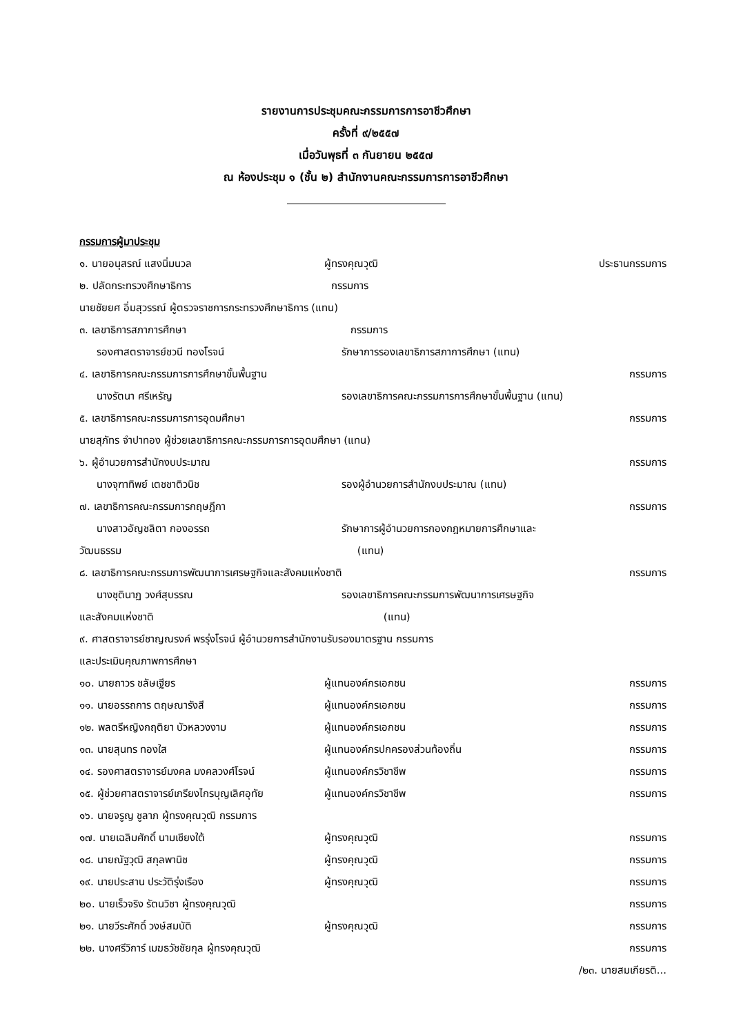รายงานการประชุมคณะกรรมการการอาชีวศึกษา
ครั้งที่ ๙/๒๕๕๗
เมื่อวันพุธที่ ๓ กันยายน ๒๕๕๗
ณ ห้องประชุม ๑ (ชั้น ๒) สำนักงานคณะกรรมการการอาชีวศึกษา
กรรมการผู้มาประชุม
๑. นายอนุสรณ์ แสงนิ่มนวล ผู้ทรงคุณวุฒิ ประธานกรรมการ
๒. ปลัดกระทรวงศึกษาธิการ กรรมการ
นายชัยยศ อิ่มสุวรรณ์ ผู้ตรวจราชการกระทรวงศึกษาธิการ (แทน)
๓. เลขาธิการสภาการศึกษา กรรมการ
รองศาสตราจารย์ชวนี ทองโรจน์ รักษาการรองเลขาธิการสภาการศึกษา (แทน)
๔. เลขาธิการคณะกรรมการการศึกษาขั้นพื้นฐาน กรรมการ
นางรัตนา ศรีเหรัญ รองเลขาธิการคณะกรรมการการศึกษาขั้นพื้นฐาน (แทน)
๕. เลขาธิการคณะกรรมการการอุดมศึกษา กรรมการ
นายสุภัทร จำปาทอง ผู้ช่วยเลขาธิการคณะกรรมการการอุดมศึกษา (แทน)
๖. ผู้อำนวยการสำนักงบประมาณ กรรมการ
นางจุฑาทิพย์ เตชชาติวนิช รองผู้อำนวยการสำนักงบประมาณ (แทน)
๗. เลขาธิการคณะกรรมการกฤษฎีกา กรรมการ
นางสาวอัญชลิตา กองอรรถ รักษาการผู้อำนวยการกองกฎหมายการศึกษาและ
วัฒนธรรม (แทน)
๘. เลขาธิการคณะกรรมการพัฒนาการเศรษฐกิจและสังคมแห่งชาติ กรรมการ
นางชุตินาฏ วงศ์สุบรรณ รองเลขาธิการคณะกรรมการพัฒนาการเศรษฐกิจ
และสังคมแห่งชาติ (แทน)
๙. ศาสตราจารย์ชาญณรงค์ พรรุ่งโรจน์ ผู้อำนวยการสำนักงานรับรองมาตรฐาน กรรมการ
และประเมินคุณภาพการศึกษา
๑๐. นายถาวร ชลัษเฐียร ผู้แทนองค์กรเอกชน กรรมการ
๑๑. นายอรรถการ ตฤษณารังสี ผู้แทนองค์กรเอกชน กรรมการ
๑๒. พลตรีหญิงกฤติยา บัวหลวงงาม ผู้แทนองค์กรเอกชน กรรมการ
๑๓. นายสุนทร ทองใส ผู้แทนองค์กรปกครองส่วนท้องถิ่น กรรมการ
๑๔. รองศาสตราจารย์มงคล มงคลวงศ์โรจน์ ผู้แทนองค์กรวิชาชีพ กรรมการ
๑๕. ผู้ช่วยศาสตราจารย์เกรียงไกรบุญเลิศอุทัย ผู้แทนองค์กรวิชาชีพ กรรมการ
๑๖. นายจรูญ ชูลาภ ผู้ทรงคุณวุฒิ กรรมการ
๑๗. นายเฉลิมศักดิ์ นามเชียงใต้ ผู้ทรงคุณวุฒิ กรรมการ
๑๘. นายณัฐวุฒิ สกุลพานิช ผู้ทรงคุณวุฒิ กรรมการ
๑๙. นายประสาน ประวัติรุ่งเรือง ผู้ทรงคุณวุฒิ กรรมการ
๒๐. นายเร็วจริง รัตนวิชา ผู้ทรงคุณวุฒิ กรรมการ
๒๑. นายวีระศักดิ์ วงษ์สมบัติ ผู้ทรงคุณวุฒิ กรรมการ
๒๒. นางศรีวิการ์ เมฆธวัชชัยกุล ผู้ทรงคุณวุฒิ กรรมการ
/๒๓. นายสมเกียรติ...